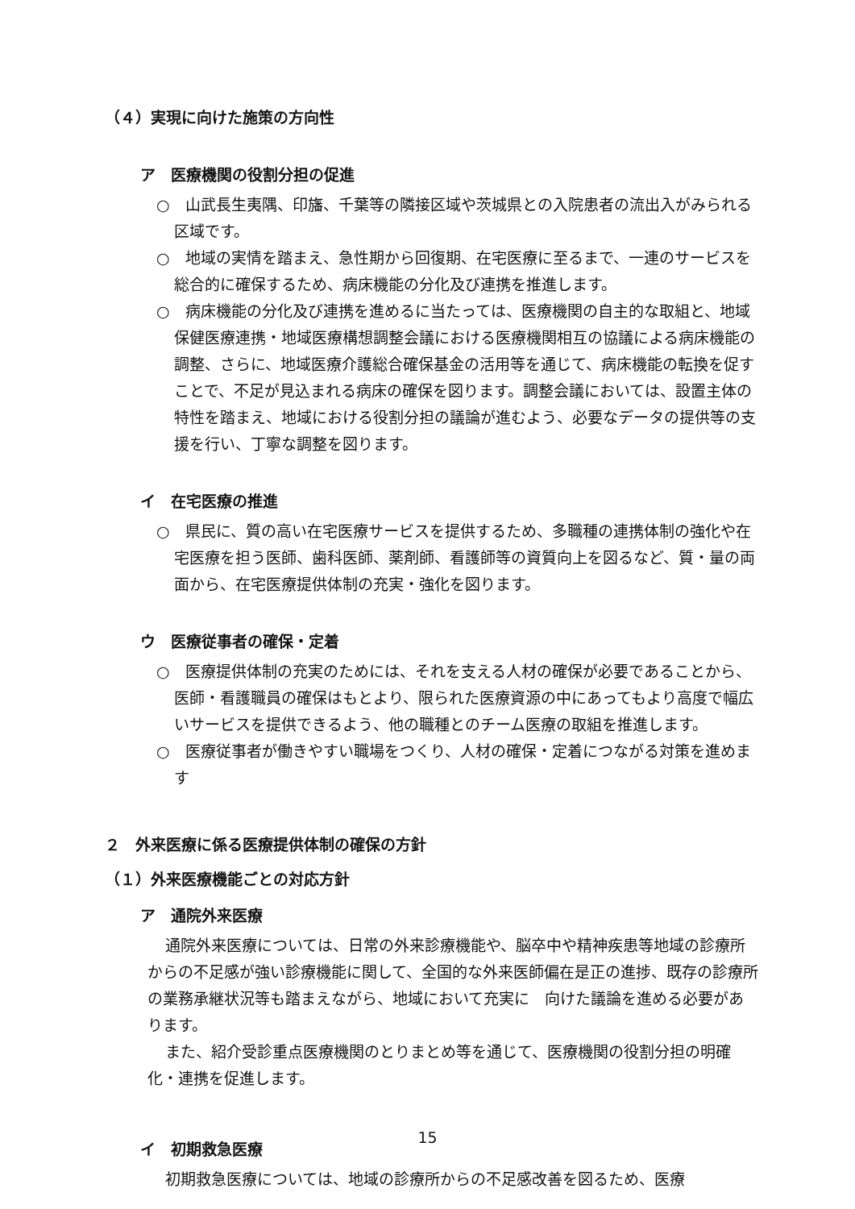（４）実現に向けた施策の方向性
ア　医療機関の役割分担の促進
○　山武長生夷隅、印旛、千葉等の隣接区域や茨城県との入院患者の流出入がみられる区域です。
○　地域の実情を踏まえ、急性期から回復期、在宅医療に至るまで、一連のサービスを総合的に確保するため、病床機能の分化及び連携を推進します。
○　病床機能の分化及び連携を進めるに当たっては、医療機関の自主的な取組と、地域保健医療連携・地域医療構想調整会議における医療機関相互の協議による病床機能の調整、さらに、地域医療介護総合確保基金の活用等を通じて、病床機能の転換を促すことで、不足が見込まれる病床の確保を図ります。調整会議においては、設置主体の特性を踏まえ、地域における役割分担の議論が進むよう、必要なデータの提供等の支援を行い、丁寧な調整を図ります。
イ　在宅医療の推進
○　県民に、質の高い在宅医療サービスを提供するため、多職種の連携体制の強化や在宅医療を担う医師、歯科医師、薬剤師、看護師等の資質向上を図るなど、質・量の両面から、在宅医療提供体制の充実・強化を図ります。
ウ　医療従事者の確保・定着
○　医療提供体制の充実のためには、それを支える人材の確保が必要であることから、医師・看護職員の確保はもとより、限られた医療資源の中にあってもより高度で幅広いサービスを提供できるよう、他の職種とのチーム医療の取組を推進します。
○　医療従事者が働きやすい職場をつくり、人材の確保・定着につながる対策を進めます
２　外来医療に係る医療提供体制の確保の方針
（１）外来医療機能ごとの対応方針
ア　通院外来医療
通院外来医療については、日常の外来診療機能や、脳卒中や精神疾患等地域の診療所からの不足感が強い診療機能に関して、全国的な外来医師偏在是正の進捗、既存の診療所の業務承継状況等も踏まえながら、地域において充実に　向けた議論を進める必要があります。
また、紹介受診重点医療機関のとりまとめ等を通じて、医療機関の役割分担の明確化・連携を促進します。
イ　初期救急医療
初期救急医療については、地域の診療所からの不足感改善を図るため、医療
15